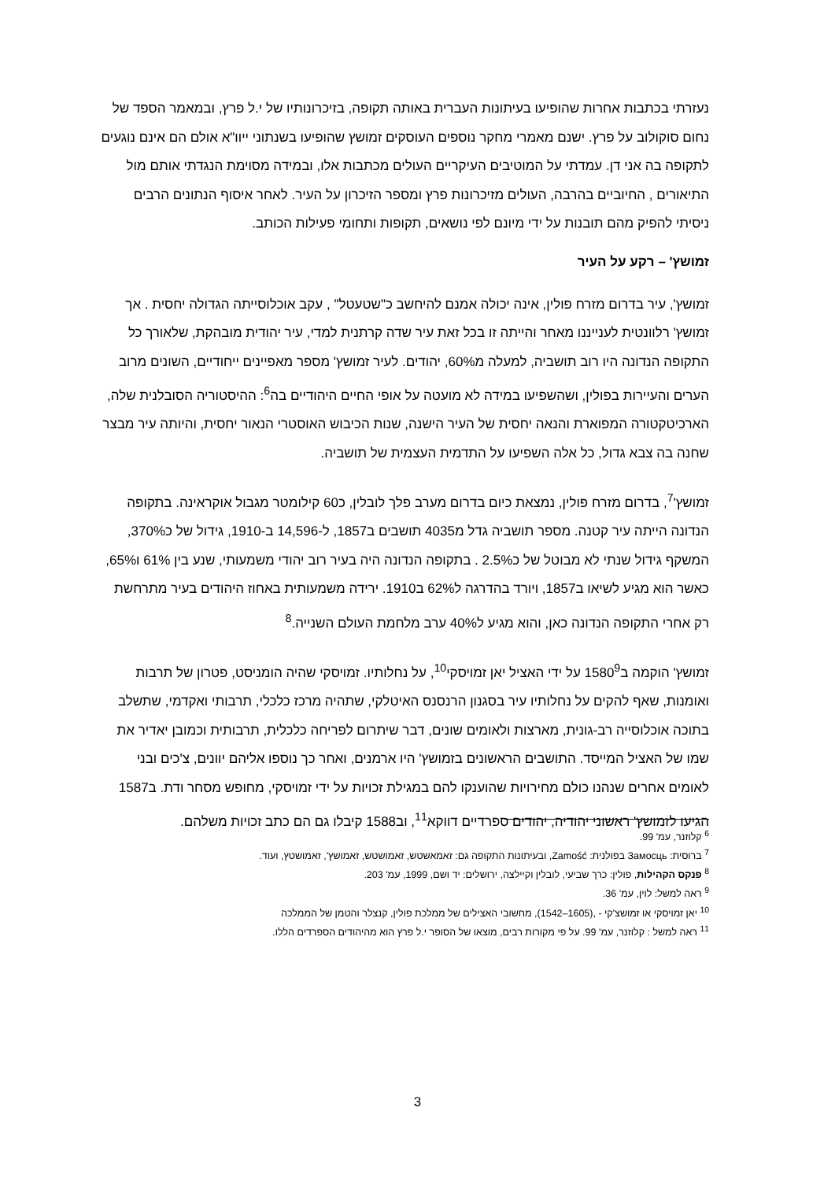נעזרתי בכתבות אחרות שהופיעו בעיתונות העברית באותה תקופה, בזיכרונותיו של י.ל פרץ, ובמאמר הספד של נחום סוקולוב על פרץ. ישנם מאמרי מחקר נוספים העוסקים זמושץ שהופיעו בשנתוני ייוו"א אולם הם אינם נוגעים לתקופה בה אני דן. עמדתי על המוטיבים העיקריים העולים מכתבות אלו, ובמידה מסוימת הנגדתי אותם מול התיאורים , החיוביים בהרבה, העולים מזיכרונות פרץ ומספר הזיכרון על העיר. לאחר איסוף הנתונים הרבים ניסיתי להפיק מהם תובנות על ידי מיונם לפי נושאים, תקופות ותחומי פעילות הכותב.
זמושץ' – רקע על העיר
זמושץ', עיר בדרום מזרח פולין, אינה יכולה אמנם להיחשב כ"שטעטל" , עקב אוכלוסייתה הגדולה יחסית . אך זמושץ' רלוונטית לענייננו מאחר והייתה זו בכל זאת עיר שדה קרתנית למדי, עיר יהודית מובהקת, שלאורך כל התקופה הנדונה היו רוב תושביה, למעלה מ60%, יהודים. לעיר זמושץ' מספר מאפיינים ייחודיים, השונים מרוב הערים והעיירות בפולין, ושהשפיעו במידה לא מועטה על אופי החיים היהודיים בה<sup>6</sup>: ההיסטוריה הסובלנית שלה, הארכיטקטורה המפוארת והנאה יחסית של העיר הישנה, שנות הכיבוש האוסטרי הנאור יחסית, והיותה עיר מבצר שחנה בה צבא גדול, כל אלה השפיעו על התדמית העצמית של תושביה.
זמושץ'<sup>7</sup>, בדרום מזרח פולין, נמצאת כיום בדרום מערב פלך לובלין, כ60 קילומטר מגבול אוקראינה. בתקופה הנדונה הייתה עיר קטנה. מספר תושביה גדל מ4035 תושבים ב1857, ל-14,596 ב-1910, גידול של כ370%, המשקף גידול שנתי לא מבוטל של כ2.5% . בתקופה הנדונה היה בעיר רוב יהודי משמעותי, שנע בין 61% ו65%, כאשר הוא מגיע לשיאו ב1857, ויורד בהדרגה ל62% ב1910. ירידה משמעותית באחוז היהודים בעיר מתרחשת רק אחרי התקופה הנדונה כאן, והוא מגיע ל40% ערב מלחמת העולם השנייה.<sup>8</sup>
זמושץ' הוקמה ב1580<sup>9</sup> על ידי האציל יאן זמויסקי<sup>10</sup>, על נחלותיו. זמויסקי שהיה הומניסט, פטרון של תרבות ואומנות, שאף להקים על נחלותיו עיר בסגנון הרנסנס האיטלקי, שתהיה מרכז כלכלי, תרבותי ואקדמי, שתשלב בתוכה אוכלוסייה רב-גונית, מארצות ולאומים שונים, דבר שיתרום לפריחה כלכלית, תרבותית וכמובן יאדיר את שמו של האציל המייסד. התושבים הראשונים בזמושץ' היו ארמנים, ואחר כך נוספו אליהם יוונים, צ'כים ובני לאומים אחרים שנהנו כולם מחירויות שהוענקו להם במגילת זכויות על ידי זמויסקי, מחופש מסחר ודת. ב1587 הגיעו לזמושץ' ראשוני יהודיה, יהודים ספרדיים דווקא<sup>11</sup>, וב1588 קיבלו גם הם כתב זכויות משלהם.
<sup>6</sup> קלוזנר, עמ' 99.
<sup>7</sup> ברוסית: Замосць בפולנית: Zamość, ובעיתונות התקופה גם: זאמאשטש, זאמושטש, זאמושץ', זאמושטץ, ועוד.
<sup>8</sup> פנקס הקהילות, פולין: כרך שביעי, לובלין וקיילצה, ירושלים: יד ושם, 1999, עמ' 203.
<sup>9</sup> ראה למשל: לוין, עמ' 36.
<sup>10</sup> יאן זמויסקי או זמושצ'קי - ,(1605–1542), מחשובי האצילים של ממלכת פולין, קנצלר והטמן של הממלכה
<sup>11</sup> ראה למשל : קלוזנר, עמ' 99. על פי מקורות רבים, מוצאו של הסופר י.ל פרץ הוא מהיהודים הספרדים הללו.
3